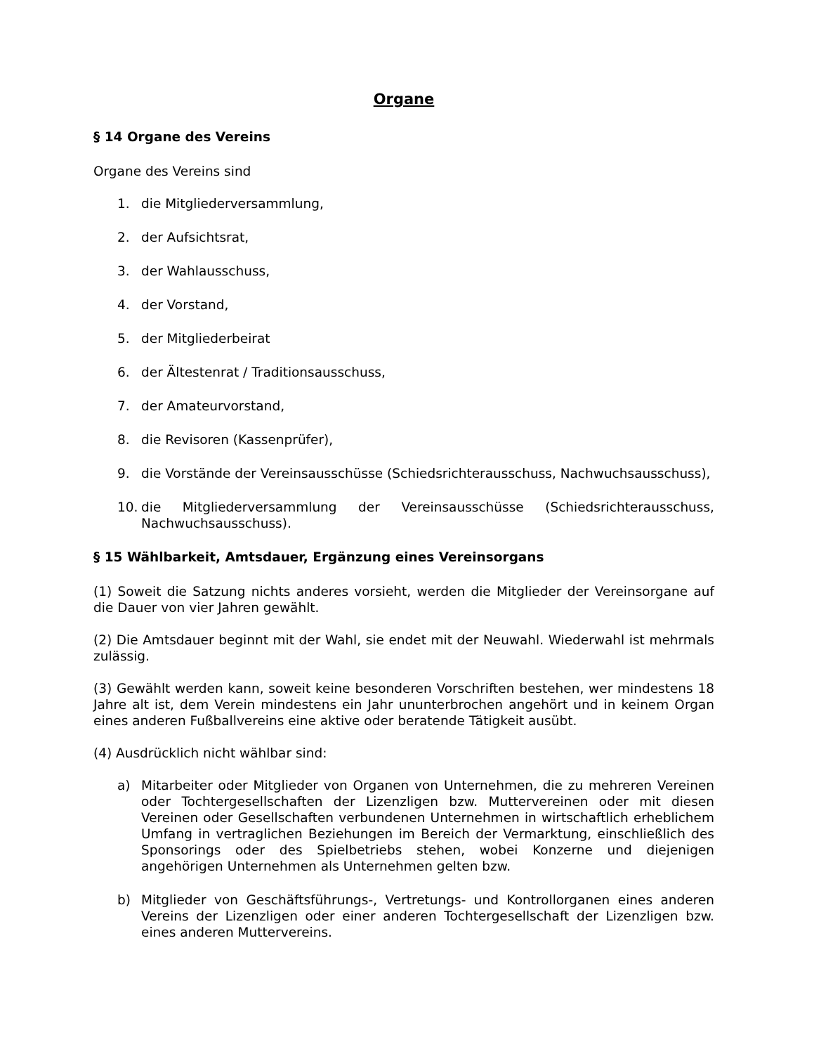Organe
§ 14 Organe des Vereins
Organe des Vereins sind
1. die Mitgliederversammlung,
2. der Aufsichtsrat,
3. der Wahlausschuss,
4. der Vorstand,
5. der Mitgliederbeirat
6. der Ältestenrat / Traditionsausschuss,
7. der Amateurvorstand,
8. die Revisoren (Kassenprüfer),
9. die Vorstände der Vereinsausschüsse (Schiedsrichterausschuss, Nachwuchsausschuss),
10. die Mitgliederversammlung der Vereinsausschüsse (Schiedsrichterausschuss, Nachwuchsausschuss).
§ 15 Wählbarkeit, Amtsdauer, Ergänzung eines Vereinsorgans
(1) Soweit die Satzung nichts anderes vorsieht, werden die Mitglieder der Vereinsorgane auf die Dauer von vier Jahren gewählt.
(2) Die Amtsdauer beginnt mit der Wahl, sie endet mit der Neuwahl. Wiederwahl ist mehrmals zulässig.
(3) Gewählt werden kann, soweit keine besonderen Vorschriften bestehen, wer mindestens 18 Jahre alt ist, dem Verein mindestens ein Jahr ununterbrochen angehört und in keinem Organ eines anderen Fußballvereins eine aktive oder beratende Tätigkeit ausübt.
(4) Ausdrücklich nicht wählbar sind:
a) Mitarbeiter oder Mitglieder von Organen von Unternehmen, die zu mehreren Vereinen oder Tochtergesellschaften der Lizenzligen bzw. Muttervereinen oder mit diesen Vereinen oder Gesellschaften verbundenen Unternehmen in wirtschaftlich erheblichem Umfang in vertraglichen Beziehungen im Bereich der Vermarktung, einschließlich des Sponsorings oder des Spielbetriebs stehen, wobei Konzerne und diejenigen angehörigen Unternehmen als Unternehmen gelten bzw.
b) Mitglieder von Geschäftsführungs-, Vertretungs- und Kontrollorganen eines anderen Vereins der Lizenzligen oder einer anderen Tochtergesellschaft der Lizenzligen bzw. eines anderen Muttervereins.